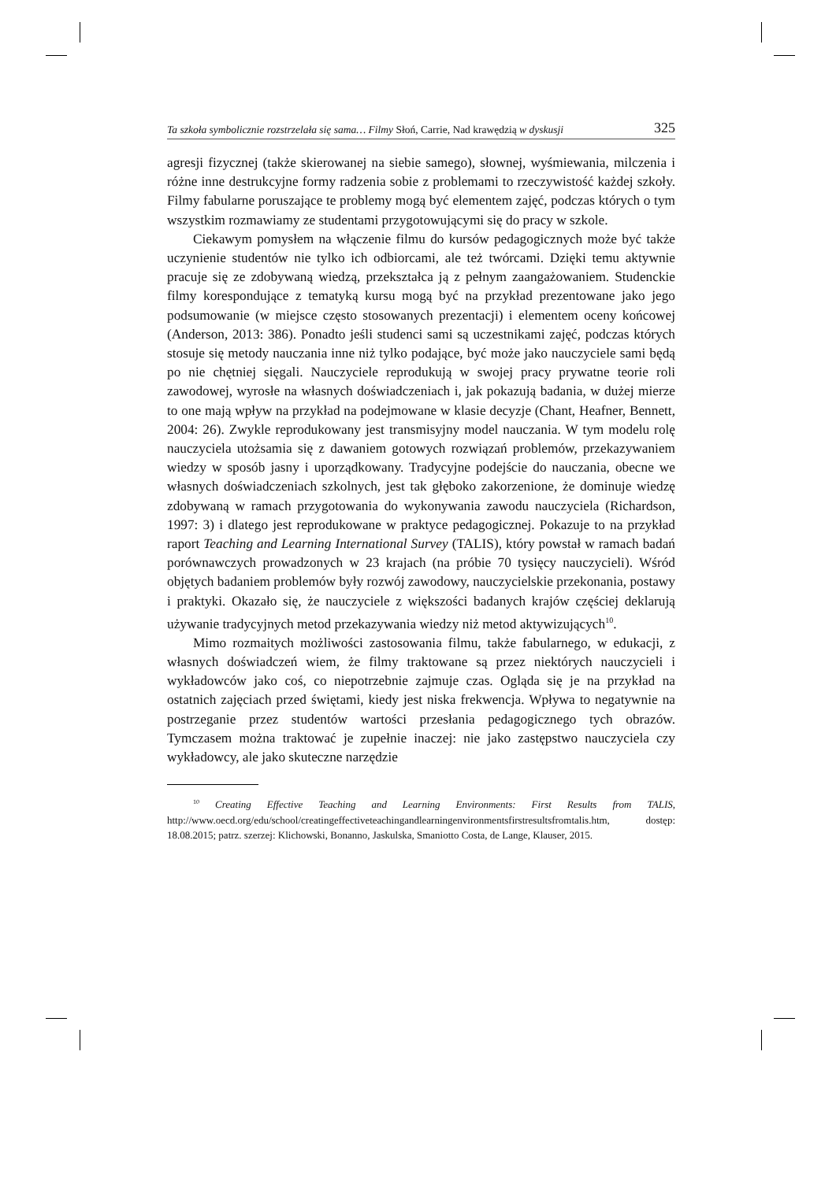Ta szkoła symbolicznie rozstrzelała się sama… Filmy Słoń, Carrie, Nad krawędzią w dyskusji 325
agresji fizycznej (także skierowanej na siebie samego), słownej, wyśmiewania, milczenia i różne inne destrukcyjne formy radzenia sobie z problemami to rzeczywistość każdej szkoły. Filmy fabularne poruszające te problemy mogą być elementem zajęć, podczas których o tym wszystkim rozmawiamy ze studentami przygotowującymi się do pracy w szkole.
Ciekawym pomysłem na włączenie filmu do kursów pedagogicznych może być także uczynienie studentów nie tylko ich odbiorcami, ale też twórcami. Dzięki temu aktywnie pracuje się ze zdobywaną wiedzą, przekształca ją z pełnym zaangażowaniem. Studenckie filmy korespondujące z tematyką kursu mogą być na przykład prezentowane jako jego podsumowanie (w miejsce często stosowanych prezentacji) i elementem oceny końcowej (Anderson, 2013: 386). Ponadto jeśli studenci sami są uczestnikami zajęć, podczas których stosuje się metody nauczania inne niż tylko podające, być może jako nauczyciele sami będą po nie chętniej sięgali. Nauczyciele reprodukują w swojej pracy prywatne teorie roli zawodowej, wyrosłe na własnych doświadczeniach i, jak pokazują badania, w dużej mierze to one mają wpływ na przykład na podejmowane w klasie decyzje (Chant, Heafner, Bennett, 2004: 26). Zwykle reprodukowany jest transmisyjny model nauczania. W tym modelu rolę nauczyciela utożsamia się z dawaniem gotowych rozwiązań problemów, przekazywaniem wiedzy w sposób jasny i uporządkowany. Tradycyjne podejście do nauczania, obecne we własnych doświadczeniach szkolnych, jest tak głęboko zakorzenione, że dominuje wiedzę zdobywaną w ramach przygotowania do wykonywania zawodu nauczyciela (Richardson, 1997: 3) i dlatego jest reprodukowane w praktyce pedagogicznej. Pokazuje to na przykład raport Teaching and Learning International Survey (TALIS), który powstał w ramach badań porównawczych prowadzonych w 23 krajach (na próbie 70 tysięcy nauczycieli). Wśród objętych badaniem problemów były rozwój zawodowy, nauczycielskie przekonania, postawy i praktyki. Okazało się, że nauczyciele z większości badanych krajów częściej deklarują używanie tradycyjnych metod przekazywania wiedzy niż metod aktywizujących<sup>10</sup>.
Mimo rozmaitych możliwości zastosowania filmu, także fabularnego, w edukacji, z własnych doświadczeń wiem, że filmy traktowane są przez niektórych nauczycieli i wykładowców jako coś, co niepotrzebnie zajmuje czas. Ogląda się je na przykład na ostatnich zajęciach przed świętami, kiedy jest niska frekwencja. Wpływa to negatywnie na postrzeganie przez studentów wartości przesłania pedagogicznego tych obrazów. Tymczasem można traktować je zupełnie inaczej: nie jako zastępstwo nauczyciela czy wykładowcy, ale jako skuteczne narzędzie
<sup>10</sup> Creating Effective Teaching and Learning Environments: First Results from TALIS, http://www.oecd.org/edu/school/creatingeffectiveteachingandlearningenvironmentsfirstresultsfromtalis.htm, dostęp: 18.08.2015; patrz. szerzej: Klichowski, Bonanno, Jaskulska, Smaniotto Costa, de Lange, Klauser, 2015.